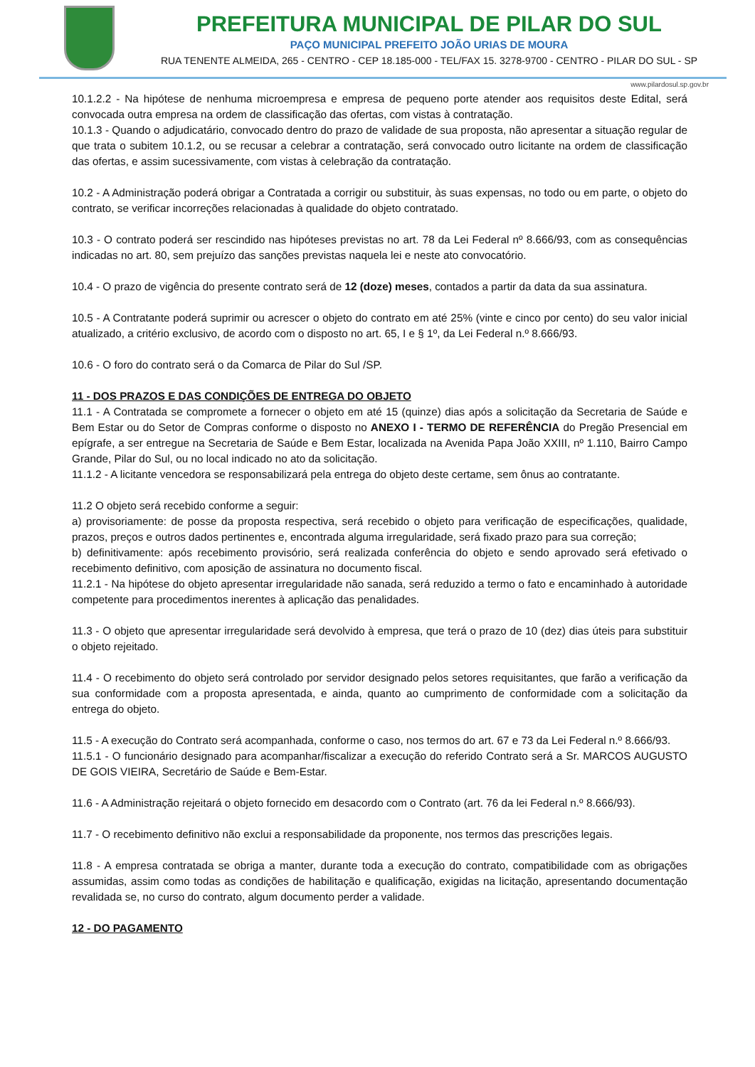PREFEITURA MUNICIPAL DE PILAR DO SUL
PAÇO MUNICIPAL PREFEITO JOÃO URIAS DE MOURA
RUA TENENTE ALMEIDA, 265 - CENTRO - CEP 18.185-000 - TEL/FAX 15. 3278-9700 - CENTRO - PILAR DO SUL - SP
www.pilardosul.sp.gov.br
10.1.2.2 - Na hipótese de nenhuma microempresa e empresa de pequeno porte atender aos requisitos deste Edital, será convocada outra empresa na ordem de classificação das ofertas, com vistas à contratação.
10.1.3 - Quando o adjudicatário, convocado dentro do prazo de validade de sua proposta, não apresentar a situação regular de que trata o subitem 10.1.2, ou se recusar a celebrar a contratação, será convocado outro licitante na ordem de classificação das ofertas, e assim sucessivamente, com vistas à celebração da contratação.
10.2 - A Administração poderá obrigar a Contratada a corrigir ou substituir, às suas expensas, no todo ou em parte, o objeto do contrato, se verificar incorreções relacionadas à qualidade do objeto contratado.
10.3 - O contrato poderá ser rescindido nas hipóteses previstas no art. 78 da Lei Federal nº 8.666/93, com as consequências indicadas no art. 80, sem prejuízo das sanções previstas naquela lei e neste ato convocatório.
10.4 - O prazo de vigência do presente contrato será de 12 (doze) meses, contados a partir da data da sua assinatura.
10.5 - A Contratante poderá suprimir ou acrescer o objeto do contrato em até 25% (vinte e cinco por cento) do seu valor inicial atualizado, a critério exclusivo, de acordo com o disposto no art. 65, I e § 1º, da Lei Federal n.º 8.666/93.
10.6 - O foro do contrato será o da Comarca de Pilar do Sul /SP.
11 - DOS PRAZOS E DAS CONDIÇÕES DE ENTREGA DO OBJETO
11.1 - A Contratada se compromete a fornecer o objeto em até 15 (quinze) dias após a solicitação da Secretaria de Saúde e Bem Estar ou do Setor de Compras conforme o disposto no ANEXO I - TERMO DE REFERÊNCIA do Pregão Presencial em epígrafe, a ser entregue na Secretaria de Saúde e Bem Estar, localizada na Avenida Papa João XXIII, nº 1.110, Bairro Campo Grande, Pilar do Sul, ou no local indicado no ato da solicitação.
11.1.2 - A licitante vencedora se responsabilizará pela entrega do objeto deste certame, sem ônus ao contratante.
11.2 O objeto será recebido conforme a seguir:
a) provisoriamente: de posse da proposta respectiva, será recebido o objeto para verificação de especificações, qualidade, prazos, preços e outros dados pertinentes e, encontrada alguma irregularidade, será fixado prazo para sua correção;
b) definitivamente: após recebimento provisório, será realizada conferência do objeto e sendo aprovado será efetivado o recebimento definitivo, com aposição de assinatura no documento fiscal.
11.2.1 - Na hipótese do objeto apresentar irregularidade não sanada, será reduzido a termo o fato e encaminhado à autoridade competente para procedimentos inerentes à aplicação das penalidades.
11.3 - O objeto que apresentar irregularidade será devolvido à empresa, que terá o prazo de 10 (dez) dias úteis para substituir o objeto rejeitado.
11.4 - O recebimento do objeto será controlado por servidor designado pelos setores requisitantes, que farão a verificação da sua conformidade com a proposta apresentada, e ainda, quanto ao cumprimento de conformidade com a solicitação da entrega do objeto.
11.5 - A execução do Contrato será acompanhada, conforme o caso, nos termos do art. 67 e 73 da Lei Federal n.º 8.666/93.
11.5.1 - O funcionário designado para acompanhar/fiscalizar a execução do referido Contrato será a Sr. MARCOS AUGUSTO DE GOIS VIEIRA, Secretário de Saúde e Bem-Estar.
11.6 - A Administração rejeitará o objeto fornecido em desacordo com o Contrato (art. 76 da lei Federal n.º 8.666/93).
11.7 - O recebimento definitivo não exclui a responsabilidade da proponente, nos termos das prescrições legais.
11.8 - A empresa contratada se obriga a manter, durante toda a execução do contrato, compatibilidade com as obrigações assumidas, assim como todas as condições de habilitação e qualificação, exigidas na licitação, apresentando documentação revalidada se, no curso do contrato, algum documento perder a validade.
12 - DO PAGAMENTO